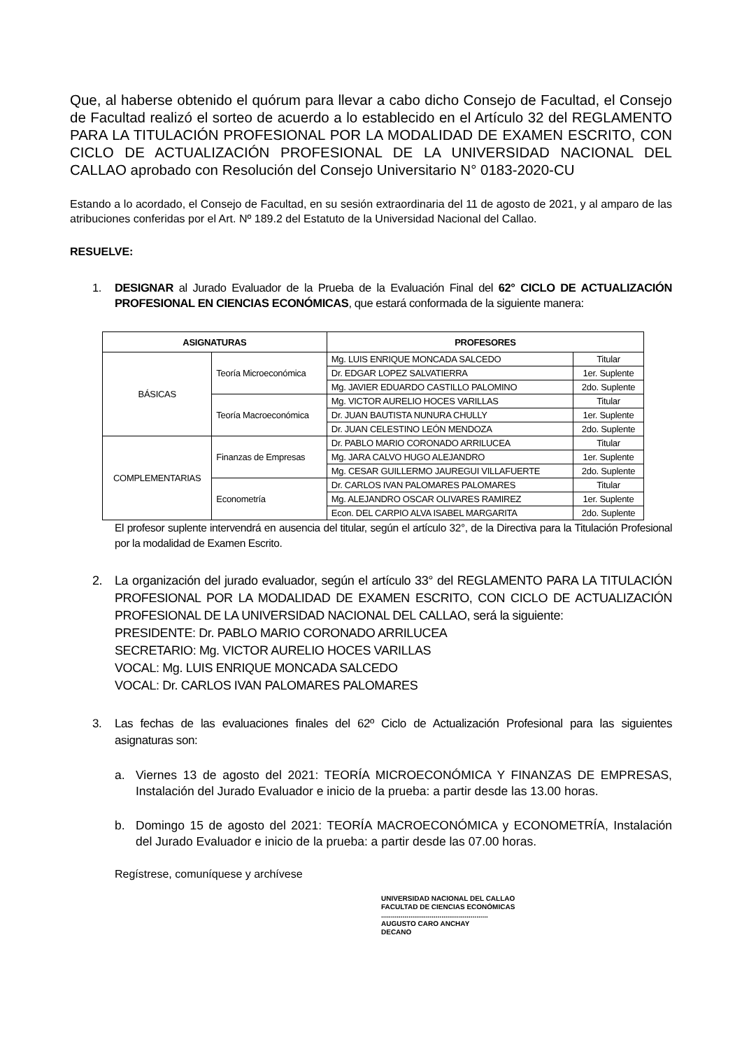Que, al haberse obtenido el quórum para llevar a cabo dicho Consejo de Facultad, el Consejo de Facultad realizó el sorteo de acuerdo a lo establecido en el Artículo 32 del REGLAMENTO PARA LA TITULACIÓN PROFESIONAL POR LA MODALIDAD DE EXAMEN ESCRITO, CON CICLO DE ACTUALIZACIÓN PROFESIONAL DE LA UNIVERSIDAD NACIONAL DEL CALLAO aprobado con Resolución del Consejo Universitario N° 0183-2020-CU
Estando a lo acordado, el Consejo de Facultad, en su sesión extraordinaria del 11 de agosto de 2021, y al amparo de las atribuciones conferidas por el Art. Nº 189.2 del Estatuto de la Universidad Nacional del Callao.
RESUELVE:
1. DESIGNAR al Jurado Evaluador de la Prueba de la Evaluación Final del 62° CICLO DE ACTUALIZACIÓN PROFESIONAL EN CIENCIAS ECONÓMICAS, que estará conformada de la siguiente manera:
| ASIGNATURAS | | PROFESORES | |
| --- | --- | --- | --- |
| BÁSICAS | Teoría Microeconómica | Mg. LUIS ENRIQUE MONCADA SALCEDO | Titular |
| | | Dr. EDGAR LOPEZ SALVATIERRA | 1er. Suplente |
| | | Mg. JAVIER EDUARDO CASTILLO PALOMINO | 2do. Suplente |
| | Teoría Macroeconómica | Mg. VICTOR AURELIO HOCES VARILLAS | Titular |
| | | Dr. JUAN BAUTISTA NUNURA CHULLY | 1er. Suplente |
| | | Dr. JUAN CELESTINO LEÓN MENDOZA | 2do. Suplente |
| COMPLEMENTARIAS | Finanzas de Empresas | Dr. PABLO MARIO CORONADO ARRILUCEA | Titular |
| | | Mg. JARA CALVO HUGO ALEJANDRO | 1er. Suplente |
| | | Mg. CESAR GUILLERMO JAUREGUI VILLAFUERTE | 2do. Suplente |
| | Econometría | Dr. CARLOS IVAN PALOMARES PALOMARES | Titular |
| | | Mg. ALEJANDRO OSCAR OLIVARES RAMIREZ | 1er. Suplente |
| | | Econ. DEL CARPIO ALVA ISABEL MARGARITA | 2do. Suplente |
El profesor suplente intervendrá en ausencia del titular, según el artículo 32°, de la Directiva para la Titulación Profesional por la modalidad de Examen Escrito.
2. La organización del jurado evaluador, según el artículo 33° del REGLAMENTO PARA LA TITULACIÓN PROFESIONAL POR LA MODALIDAD DE EXAMEN ESCRITO, CON CICLO DE ACTUALIZACIÓN PROFESIONAL DE LA UNIVERSIDAD NACIONAL DEL CALLAO, será la siguiente:
PRESIDENTE: Dr. PABLO MARIO CORONADO ARRILUCEA
SECRETARIO: Mg. VICTOR AURELIO HOCES VARILLAS
VOCAL: Mg. LUIS ENRIQUE MONCADA SALCEDO
VOCAL: Dr. CARLOS IVAN PALOMARES PALOMARES
3. Las fechas de las evaluaciones finales del 62º Ciclo de Actualización Profesional para las siguientes asignaturas son:
a. Viernes 13 de agosto del 2021: TEORÍA MICROECONÓMICA Y FINANZAS DE EMPRESAS, Instalación del Jurado Evaluador e inicio de la prueba: a partir desde las 13.00 horas.
b. Domingo 15 de agosto del 2021: TEORÍA MACROECONÓMICA y ECONOMETRÍA, Instalación del Jurado Evaluador e inicio de la prueba: a partir desde las 07.00 horas.
Regístrese, comuníquese y archívese
UNIVERSIDAD NACIONAL DEL CALLAO
FACULTAD DE CIENCIAS ECONÓMICAS
.......................................................
AUGUSTO CARO ANCHAY
DECANO